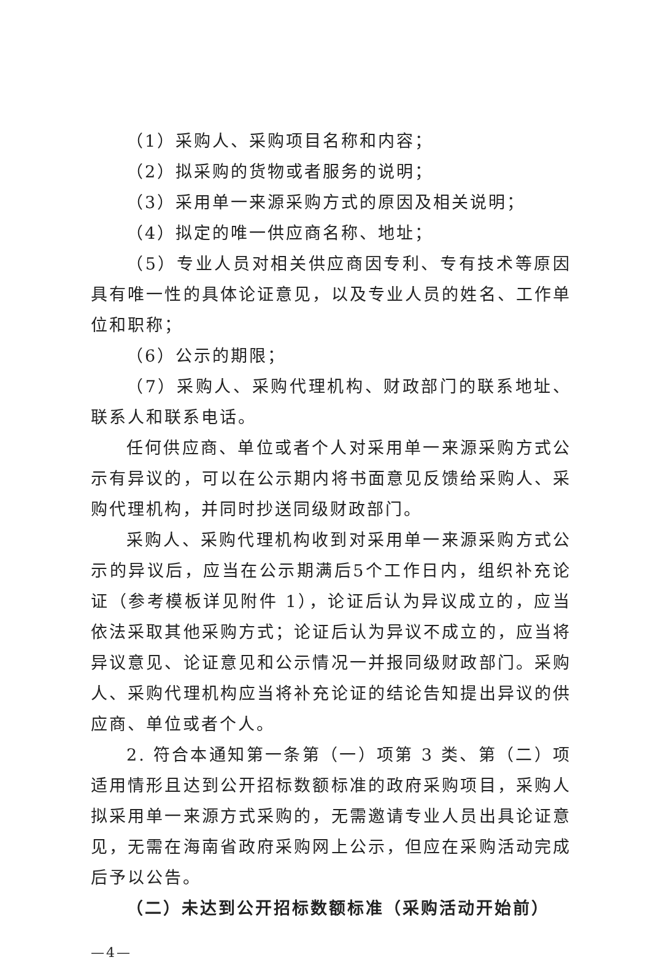（1）采购人、采购项目名称和内容；
（2）拟采购的货物或者服务的说明；
（3）采用单一来源采购方式的原因及相关说明；
（4）拟定的唯一供应商名称、地址；
（5）专业人员对相关供应商因专利、专有技术等原因具有唯一性的具体论证意见，以及专业人员的姓名、工作单位和职称；
（6）公示的期限；
（7）采购人、采购代理机构、财政部门的联系地址、联系人和联系电话。
任何供应商、单位或者个人对采用单一来源采购方式公示有异议的，可以在公示期内将书面意见反馈给采购人、采购代理机构，并同时抄送同级财政部门。
采购人、采购代理机构收到对采用单一来源采购方式公示的异议后，应当在公示期满后5个工作日内，组织补充论证（参考模板详见附件 1），论证后认为异议成立的，应当依法采取其他采购方式；论证后认为异议不成立的，应当将异议意见、论证意见和公示情况一并报同级财政部门。采购人、采购代理机构应当将补充论证的结论告知提出异议的供应商、单位或者个人。
2. 符合本通知第一条第（一）项第 3 类、第（二）项适用情形且达到公开招标数额标准的政府采购项目，采购人拟采用单一来源方式采购的，无需邀请专业人员出具论证意见，无需在海南省政府采购网上公示，但应在采购活动完成后予以公告。
（二）未达到公开招标数额标准（采购活动开始前）
—4—